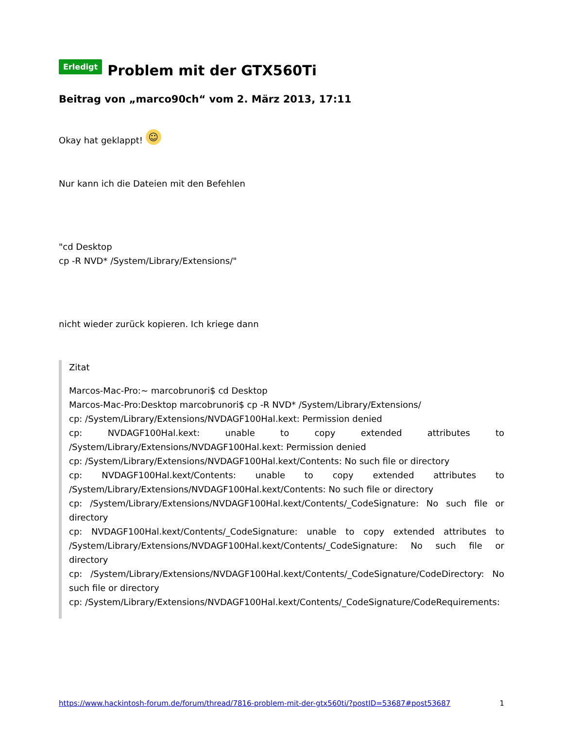Erledigt Problem mit der GTX560Ti
Beitrag von „marco90ch“ vom 2. März 2013, 17:11
Okay hat geklappt! ☺
Nur kann ich die Dateien mit den Befehlen
"cd Desktop
cp -R NVD* /System/Library/Extensions/"
nicht wieder zurück kopieren. Ich kriege dann
Zitat
Marcos-Mac-Pro:~ marcobrunori$ cd Desktop
Marcos-Mac-Pro:Desktop marcobrunori$ cp -R NVD* /System/Library/Extensions/
cp: /System/Library/Extensions/NVDAGF100Hal.kext: Permission denied
cp: NVDAGF100Hal.kext: unable to copy extended attributes to /System/Library/Extensions/NVDAGF100Hal.kext: Permission denied
cp: /System/Library/Extensions/NVDAGF100Hal.kext/Contents: No such file or directory
cp: NVDAGF100Hal.kext/Contents: unable to copy extended attributes to /System/Library/Extensions/NVDAGF100Hal.kext/Contents: No such file or directory
cp: /System/Library/Extensions/NVDAGF100Hal.kext/Contents/_CodeSignature: No such file or directory
cp: NVDAGF100Hal.kext/Contents/_CodeSignature: unable to copy extended attributes to /System/Library/Extensions/NVDAGF100Hal.kext/Contents/_CodeSignature: No such file or directory
cp: /System/Library/Extensions/NVDAGF100Hal.kext/Contents/_CodeSignature/CodeDirectory: No such file or directory
cp: /System/Library/Extensions/NVDAGF100Hal.kext/Contents/_CodeSignature/CodeRequirements:
https://www.hackintosh-forum.de/forum/thread/7816-problem-mit-der-gtx560ti/?postID=53687#post53687 1